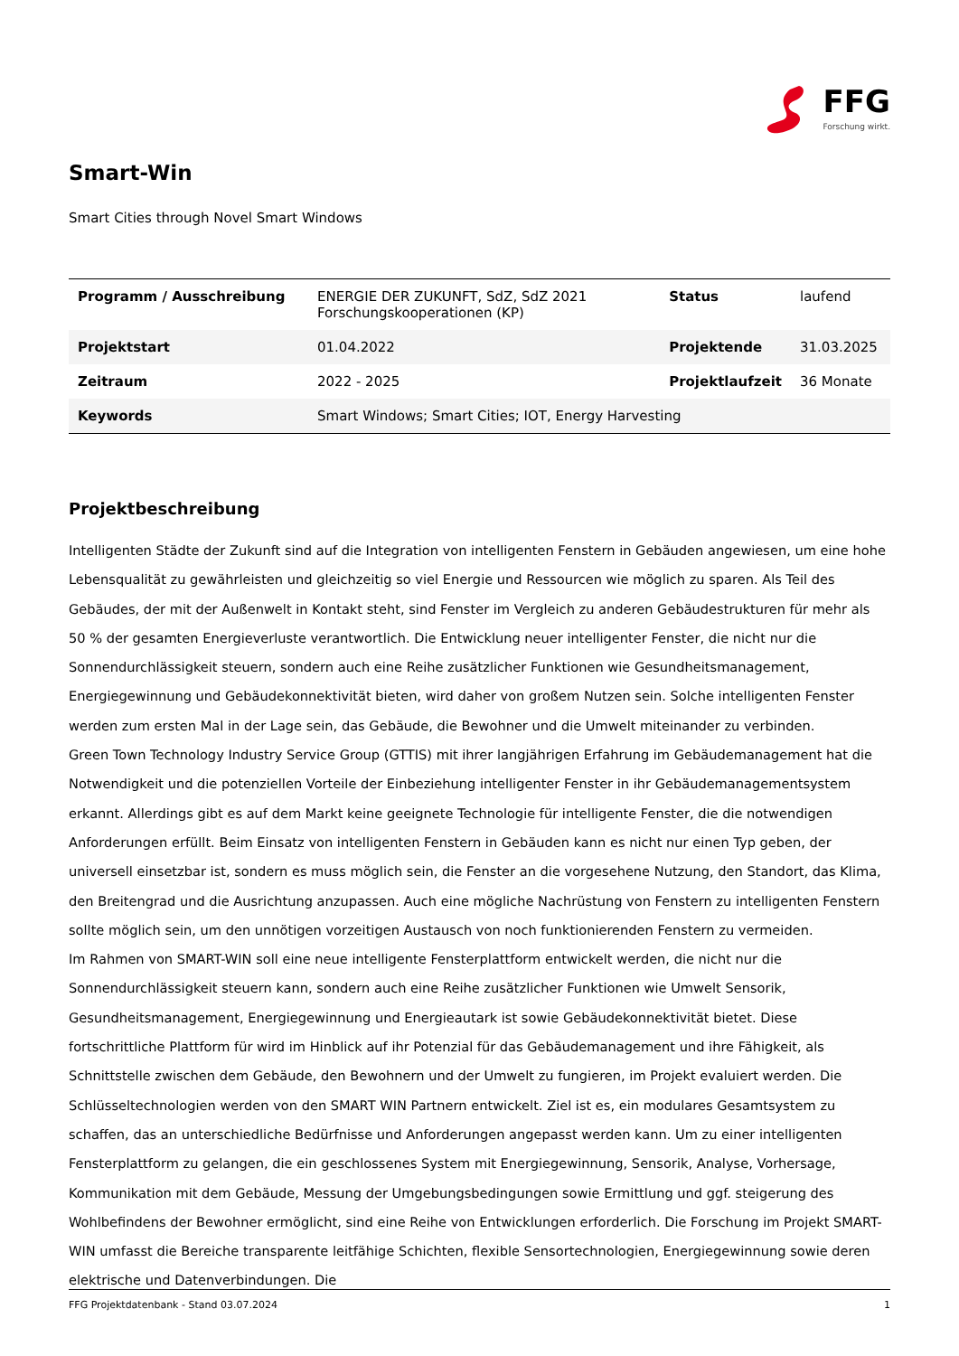FFG
Forschung wirkt.
Smart-Win
Smart Cities through Novel Smart Windows
| Programm / Ausschreibung | ENERGIE DER ZUKUNFT, SdZ, SdZ 2021 Forschungskooperationen (KP) | Status | laufend |
| Projektstart | 01.04.2022 | Projektende | 31.03.2025 |
| Zeitraum | 2022 - 2025 | Projektlaufzeit | 36 Monate |
| Keywords | Smart Windows; Smart Cities; IOT, Energy Harvesting | | |
Projektbeschreibung
Intelligenten Städte der Zukunft sind auf die Integration von intelligenten Fenstern in Gebäuden angewiesen, um eine hohe Lebensqualität zu gewährleisten und gleichzeitig so viel Energie und Ressourcen wie möglich zu sparen. Als Teil des Gebäudes, der mit der Außenwelt in Kontakt steht, sind Fenster im Vergleich zu anderen Gebäudestrukturen für mehr als 50 % der gesamten Energieverluste verantwortlich. Die Entwicklung neuer intelligenter Fenster, die nicht nur die Sonnendurchlässigkeit steuern, sondern auch eine Reihe zusätzlicher Funktionen wie Gesundheitsmanagement, Energiegewinnung und Gebäudekonnektivität bieten, wird daher von großem Nutzen sein. Solche intelligenten Fenster werden zum ersten Mal in der Lage sein, das Gebäude, die Bewohner und die Umwelt miteinander zu verbinden.
Green Town Technology Industry Service Group (GTTIS) mit ihrer langjährigen Erfahrung im Gebäudemanagement hat die Notwendigkeit und die potenziellen Vorteile der Einbeziehung intelligenter Fenster in ihr Gebäudemanagementsystem erkannt. Allerdings gibt es auf dem Markt keine geeignete Technologie für intelligente Fenster, die die notwendigen Anforderungen erfüllt. Beim Einsatz von intelligenten Fenstern in Gebäuden kann es nicht nur einen Typ geben, der universell einsetzbar ist, sondern es muss möglich sein, die Fenster an die vorgesehene Nutzung, den Standort, das Klima, den Breitengrad und die Ausrichtung anzupassen. Auch eine mögliche Nachrüstung von Fenstern zu intelligenten Fenstern sollte möglich sein, um den unnötigen vorzeitigen Austausch von noch funktionierenden Fenstern zu vermeiden.
Im Rahmen von SMART-WIN soll eine neue intelligente Fensterplattform entwickelt werden, die nicht nur die Sonnendurchlässigkeit steuern kann, sondern auch eine Reihe zusätzlicher Funktionen wie Umwelt Sensorik, Gesundheitsmanagement, Energiegewinnung und Energieautark ist sowie Gebäudekonnektivität bietet. Diese fortschrittliche Plattform für wird im Hinblick auf ihr Potenzial für das Gebäudemanagement und ihre Fähigkeit, als Schnittstelle zwischen dem Gebäude, den Bewohnern und der Umwelt zu fungieren, im Projekt evaluiert werden. Die Schlüsseltechnologien werden von den SMART WIN Partnern entwickelt. Ziel ist es, ein modulares Gesamtsystem zu schaffen, das an unterschiedliche Bedürfnisse und Anforderungen angepasst werden kann. Um zu einer intelligenten Fensterplattform zu gelangen, die ein geschlossenes System mit Energiegewinnung, Sensorik, Analyse, Vorhersage, Kommunikation mit dem Gebäude, Messung der Umgebungsbedingungen sowie Ermittlung und ggf. steigerung des Wohlbefindens der Bewohner ermöglicht, sind eine Reihe von Entwicklungen erforderlich. Die Forschung im Projekt SMART-WIN umfasst die Bereiche transparente leitfähige Schichten, flexible Sensortechnologien, Energiegewinnung sowie deren elektrische und Datenverbindungen. Die
FFG Projektdatenbank - Stand 03.07.2024 1